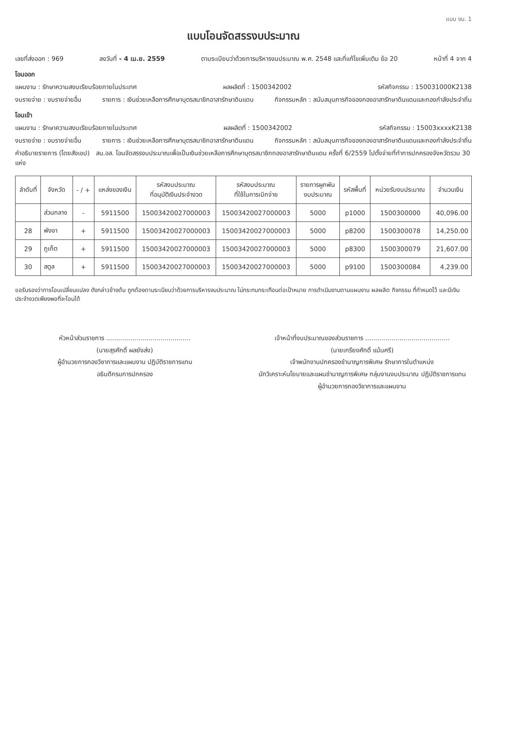แบบ งบ. 1
แบบโอนจัดสรรงบประมาณ
เลขที่ส่งออก : 969 ลงวันที่ - 4 เม.ย. 2559 ตามระเบียบว่าด้วยการบริหารงบประมาณ พ.ศ. 2548 และที่แก้ไขเพิ่มเติม ข้อ 20 หน้าที่ 4 จาก 4
โอนออก
แผนงาน : รักษาความสงบเรียบร้อยภายในประเทศ ผลผลิตที่ : 1500342002 รหัสกิจกรรม : 150031000K2138
งบรายจ่าย : งบรายจ่ายอื่น รายการ : เงินช่วยเหลือการศึกษาบุตรสมาชิกอาสารักษาดินแดน กิจกรรมหลัก : สนับสนุนภารกิจของกองอาสารักษาดินแดนและกองกำลังประจำถิ่น
โอนเข้า
แผนงาน : รักษาความสงบเรียบร้อยภายในประเทศ ผลผลิตที่ : 1500342002 รหัสกิจกรรม : 15003xxxxK2138
งบรายจ่าย : งบรายจ่ายอื่น รายการ : เงินช่วยเหลือการศึกษาบุตรสมาชิกอาสารักษาดินแดน กิจกรรมหลัก : สนับสนุนภารกิจของกองอาสารักษาดินแดนและกองกำลังประจำถิ่น
คำอธิบายรายการ (โดยสังเขป) สน.อส. โอนจัดสรรงบประมาณเพื่อเป็นเงินช่วยเหลือการศึกษาบุตรสมาชิกกองอาสารักษาดินแดน ครั้งที่ 6/2559 ไปตั้งจ่ายที่ทำการปกครองจังหวัดรวม 30 แห่ง
| ลำดับที่ | จังหวัด | - / + | แหล่งของเงิน | รหัสงบประมาณ ที่อนุมัติเงินประจำงวด | รหัสงบประมาณ ที่ใช้ในการเบิกจ่าย | รายการผูกพัน งบประมาณ | รหัสพื้นที่ | หน่วยรับงบประมาณ | จำนวนเงิน |
| --- | --- | --- | --- | --- | --- | --- | --- | --- | --- |
| | ส่วนกลาง | - | 5911500 | 15003420027000003 | 15003420027000003 | 5000 | p1000 | 1500300000 | 40,096.00 |
| 28 | พังงา | + | 5911500 | 15003420027000003 | 15003420027000003 | 5000 | p8200 | 1500300078 | 14,250.00 |
| 29 | ภูเก็ต | + | 5911500 | 15003420027000003 | 15003420027000003 | 5000 | p8300 | 1500300079 | 21,607.00 |
| 30 | สตูล | + | 5911500 | 15003420027000003 | 15003420027000003 | 5000 | p9100 | 1500300084 | 4,239.00 |
ขอรับรองว่าการโอนเปลี่ยนแปลง ดังกล่าวข้างต้น ถูกต้องตามระเบียบว่าด้วยการบริหารงบประมาณ ไม่กระทบกระเทือนต่อเป้าหมาย การดำเนินงานตามแผนงาน ผลผลิต กิจกรรม ที่กำหนดไว้ และมีเงินประจำงวดเพียงพอที่จะโอนได้
หัวหน้าส่วนราชการ ..........................................
(นายสุรศักดิ์ ผลยังส่ง)
ผู้อำนวยการกองวิชาการและแผนงาน ปฏิบัติราชการแทน
อธิบดีกรมการปกครอง
เจ้าหน้าที่งบประมาณของส่วนราชการ ..........................................
(นายเกรียงศักดิ์ แม้นศรี)
เจ้าพนักงานปกครองชำนาญการพิเศษ รักษาการในตำแหน่ง
นักวิเคราะห์นโยบายและแผนชำนาญการพิเศษ กลุ่มงานงบประมาณ ปฏิบัติราชการแทน
ผู้อำนวยการกองวิชาการและแผนงาน